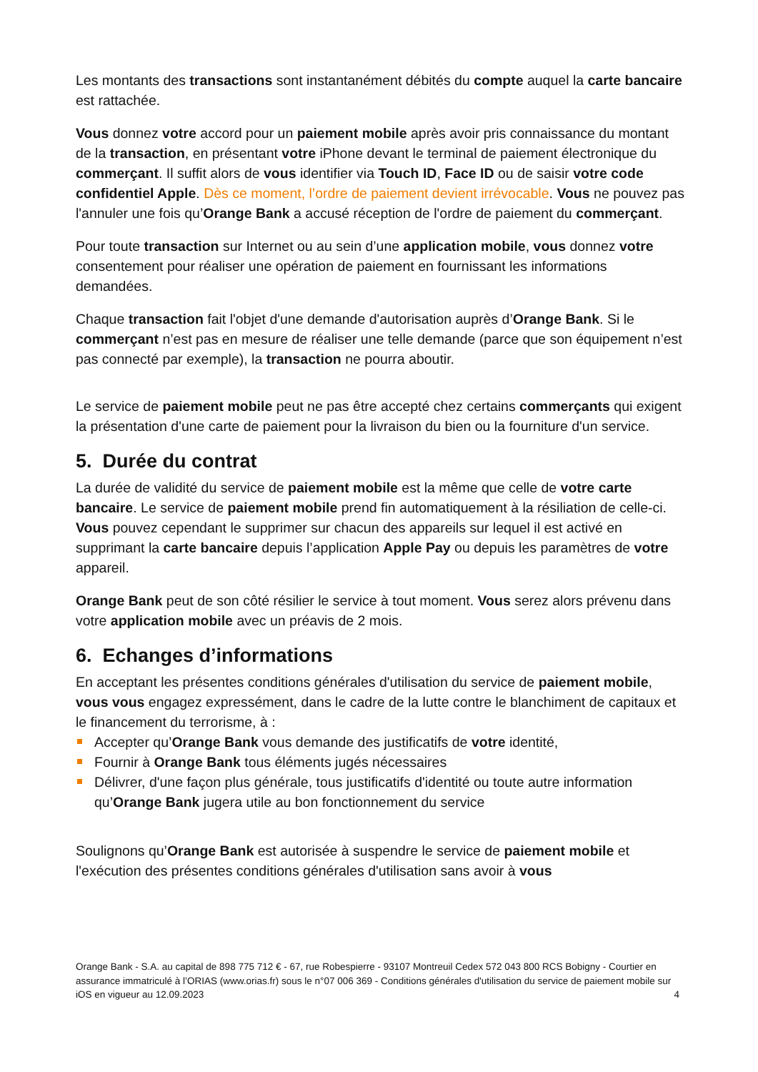Les montants des transactions sont instantanément débités du compte auquel la carte bancaire est rattachée.
Vous donnez votre accord pour un paiement mobile après avoir pris connaissance du montant de la transaction, en présentant votre iPhone devant le terminal de paiement électronique du commerçant. Il suffit alors de vous identifier via Touch ID, Face ID ou de saisir votre code confidentiel Apple. Dès ce moment, l’ordre de paiement devient irrévocable. Vous ne pouvez pas l'annuler une fois qu’Orange Bank a accusé réception de l'ordre de paiement du commerçant.
Pour toute transaction sur Internet ou au sein d’une application mobile, vous donnez votre consentement pour réaliser une opération de paiement en fournissant les informations demandées.
Chaque transaction fait l'objet d'une demande d'autorisation auprès d’Orange Bank. Si le commerçant n’est pas en mesure de réaliser une telle demande (parce que son équipement n’est pas connecté par exemple), la transaction ne pourra aboutir.
Le service de paiement mobile peut ne pas être accepté chez certains commerçants qui exigent la présentation d'une carte de paiement pour la livraison du bien ou la fourniture d'un service.
5. Durée du contrat
La durée de validité du service de paiement mobile est la même que celle de votre carte bancaire. Le service de paiement mobile prend fin automatiquement à la résiliation de celle-ci. Vous pouvez cependant le supprimer sur chacun des appareils sur lequel il est activé en supprimant la carte bancaire depuis l’application Apple Pay ou depuis les paramètres de votre appareil.
Orange Bank peut de son côté résilier le service à tout moment. Vous serez alors prévenu dans votre application mobile avec un préavis de 2 mois.
6. Echanges d’informations
En acceptant les présentes conditions générales d'utilisation du service de paiement mobile, vous vous engagez expressément, dans le cadre de la lutte contre le blanchiment de capitaux et le financement du terrorisme, à :
Accepter qu’Orange Bank vous demande des justificatifs de votre identité,
Fournir à Orange Bank tous éléments jugés nécessaires
Délivrer, d'une façon plus générale, tous justificatifs d'identité ou toute autre information qu’Orange Bank jugera utile au bon fonctionnement du service
Soulignons qu’Orange Bank est autorisée à suspendre le service de paiement mobile et l'exécution des présentes conditions générales d'utilisation sans avoir à vous
Orange Bank - S.A. au capital de 898 775 712 € - 67, rue Robespierre - 93107 Montreuil Cedex 572 043 800 RCS Bobigny - Courtier en assurance immatriculé à l’ORIAS (www.orias.fr) sous le n°07 006 369 - Conditions générales d'utilisation du service de paiement mobile sur iOS en vigueur au 12.09.2023 4